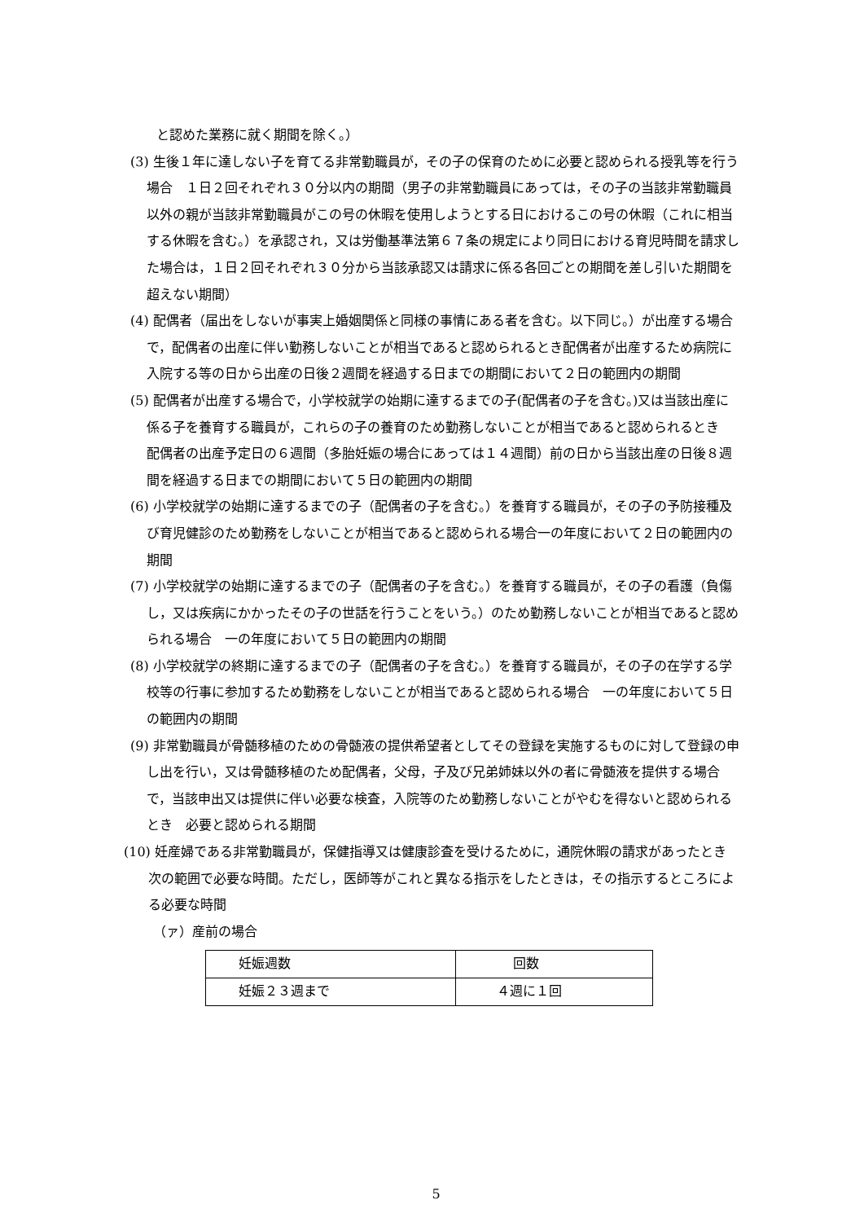と認めた業務に就く期間を除く。）
(3) 生後１年に達しない子を育てる非常勤職員が，その子の保育のために必要と認められる授乳等を行う場合　１日２回それぞれ３０分以内の期間（男子の非常勤職員にあっては，その子の当該非常勤職員以外の親が当該非常勤職員がこの号の休暇を使用しようとする日におけるこの号の休暇（これに相当する休暇を含む。）を承認され，又は労働基準法第６７条の規定により同日における育児時間を請求した場合は，１日２回それぞれ３０分から当該承認又は請求に係る各回ごとの期間を差し引いた期間を超えない期間）
(4) 配偶者（届出をしないが事実上婚姻関係と同様の事情にある者を含む。以下同じ。）が出産する場合で，配偶者の出産に伴い勤務しないことが相当であると認められるとき配偶者が出産するため病院に入院する等の日から出産の日後２週間を経過する日までの期間において２日の範囲内の期間
(5) 配偶者が出産する場合で，小学校就学の始期に達するまでの子(配偶者の子を含む。)又は当該出産に係る子を養育する職員が，これらの子の養育のため勤務しないことが相当であると認められるとき　配偶者の出産予定日の６週間（多胎妊娠の場合にあっては１４週間）前の日から当該出産の日後８週間を経過する日までの期間において５日の範囲内の期間
(6) 小学校就学の始期に達するまでの子（配偶者の子を含む。）を養育する職員が，その子の予防接種及び育児健診のため勤務をしないことが相当であると認められる場合一の年度において２日の範囲内の期間
(7) 小学校就学の始期に達するまでの子（配偶者の子を含む。）を養育する職員が，その子の看護（負傷し，又は疾病にかかったその子の世話を行うことをいう。）のため勤務しないことが相当であると認められる場合　一の年度において５日の範囲内の期間
(8) 小学校就学の終期に達するまでの子（配偶者の子を含む。）を養育する職員が，その子の在学する学校等の行事に参加するため勤務をしないことが相当であると認められる場合　一の年度において５日の範囲内の期間
(9) 非常勤職員が骨髄移植のための骨髄液の提供希望者としてその登録を実施するものに対して登録の申し出を行い，又は骨髄移植のため配偶者，父母，子及び兄弟姉妹以外の者に骨髄液を提供する場合で，当該申出又は提供に伴い必要な検査，入院等のため勤務しないことがやむを得ないと認められるとき　必要と認められる期間
(10) 妊産婦である非常勤職員が，保健指導又は健康診査を受けるために，通院休暇の請求があったとき　次の範囲で必要な時間。ただし，医師等がこれと異なる指示をしたときは，その指示するところによる必要な時間
（ァ）産前の場合
| 妊娠週数 | 回数 |
| 妊娠２３週まで | ４週に１回 |
5